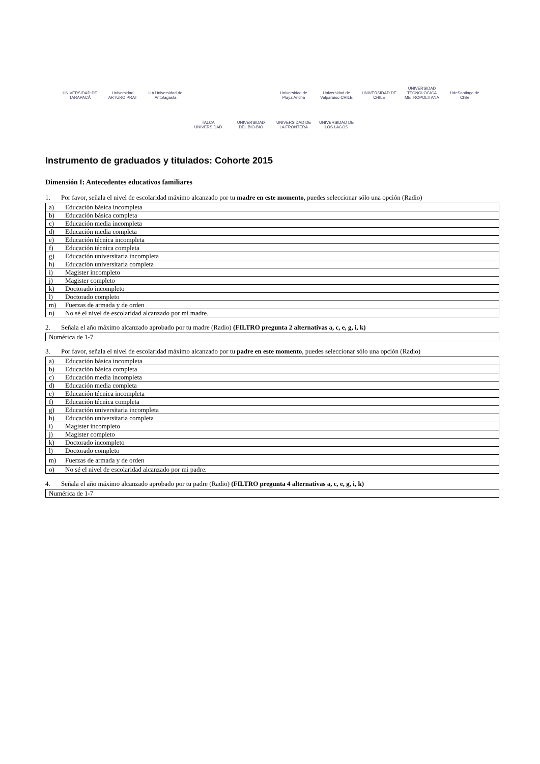UNIVERSIDAD DE TARAPACÁ
Universidad ARTURO PRAT
UA Universidad de Antofagasta
Universidad de Playa Ancha
Universidad de Valparaíso CHILE
UNIVERSIDAD DE CHILE
UNIVERSIDAD TECNOLÓGICA METROPOLITANA
UdeSantiago de Chile
TALCA UNIVERSIDAD
UNIVERSIDAD DEL BÍO-BÍO
UNIVERSIDAD DE LA FRONTERA
UNIVERSIDAD DE LOS LAGOS
Instrumento de graduados y titulados: Cohorte 2015
Dimensión I: Antecedentes educativos familiares
1. Por favor, señala el nivel de escolaridad máximo alcanzado por tu madre en este momento, puedes seleccionar sólo una opción (Radio)
| a) Educación básica incompleta |
| b) Educación básica completa |
| c) Educación media incompleta |
| d) Educación media completa |
| e) Educación técnica incompleta |
| f) Educación técnica completa |
| g) Educación universitaria incompleta |
| h) Educación universitaria completa |
| i) Magister incompleto |
| j) Magister completo |
| k) Doctorado incompleto |
| l) Doctorado completo |
| m) Fuerzas de armada y de orden |
| n) No sé el nivel de escolaridad alcanzado por mi madre. |
2. Señala el año máximo alcanzado aprobado por tu madre (Radio) (FILTRO pregunta 2 alternativas a, c, e, g, i, k)
| Numérica de 1-7 |
3. Por favor, señala el nivel de escolaridad máximo alcanzado por tu padre en este momento, puedes seleccionar sólo una opción (Radio)
| a) Educación básica incompleta |
| b) Educación básica completa |
| c) Educación media incompleta |
| d) Educación media completa |
| e) Educación técnica incompleta |
| f) Educación técnica completa |
| g) Educación universitaria incompleta |
| h) Educación universitaria completa |
| i) Magister incompleto |
| j) Magister completo |
| k) Doctorado incompleto |
| l) Doctorado completo |
| m) Fuerzas de armada y de orden |
| o) No sé el nivel de escolaridad alcanzado por mi padre. |
4. Señala el año máximo alcanzado aprobado por tu padre (Radio) (FILTRO pregunta 4 alternativas a, c, e, g, i, k)
| Numérica de 1-7 |